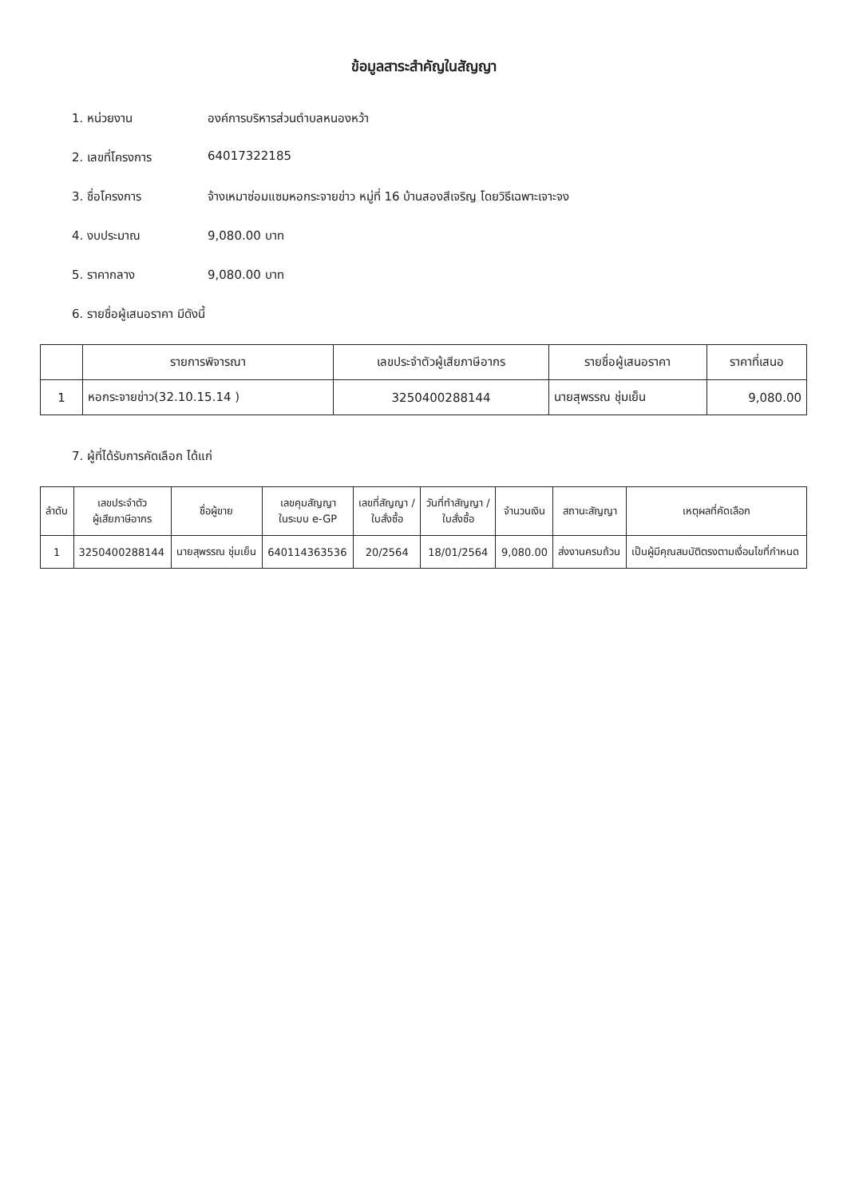ข้อมูลสาระสำคัญในสัญญา
1. หน่วยงาน องค์การบริหารส่วนตำบลหนองหว้า
2. เลขที่โครงการ 64017322185
3. ชื่อโครงการ จ้างเหมาซ่อมแซมหอกระจายข่าว หมู่ที่ 16 บ้านสองสีเจริญ โดยวิธีเฉพาะเจาะจง
4. งบประมาณ 9,080.00 บาท
5. ราคากลาง 9,080.00 บาท
6. รายชื่อผู้เสนอราคา มีดังนี้
| | รายการพิจารณา | เลขประจำตัวผู้เสียภาษีอากร | รายชื่อผู้เสนอราคา | ราคาที่เสนอ |
| --- | --- | --- | --- | --- |
| 1 | หอกระจายข่าว(32.10.15.14 ) | 3250400288144 | นายสุพรรณ ชุ่มเย็น | 9,080.00 |
7. ผู้ที่ได้รับการคัดเลือก ได้แก่
| ลำดับ | เลขประจำตัว ผู้เสียภาษีอากร | ชื่อผู้ขาย | เลขคุมสัญญา ในระบบ e-GP | เลขที่สัญญา / ใบสั่งซื้อ | วันที่ทำสัญญา / ใบสั่งซื้อ | จำนวนเงิน | สถานะสัญญา | เหตุผลที่คัดเลือก |
| --- | --- | --- | --- | --- | --- | --- | --- | --- |
| 1 | 3250400288144 | นายสุพรรณ ชุ่มเย็น | 640114363536 | 20/2564 | 18/01/2564 | 9,080.00 | ส่งงานครบถ้วน | เป็นผู้มีคุณสมบัติตรงตามเงื่อนไขที่กำหนด |